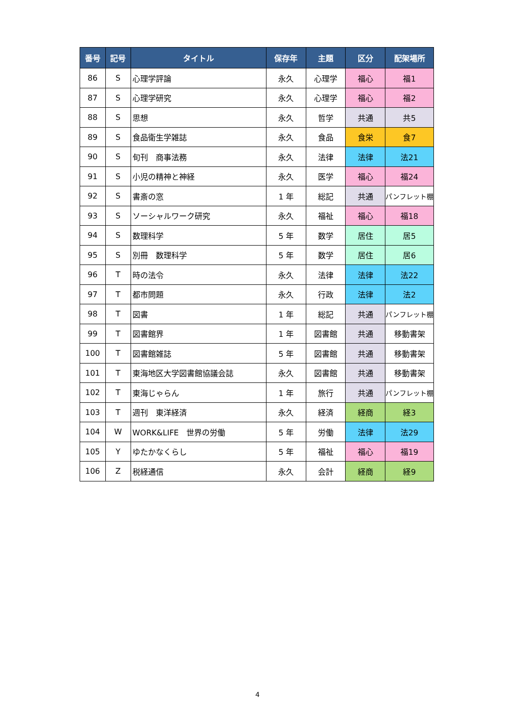| 番号 | 記号 | タイトル | 保存年 | 主題 | 区分 | 配架場所 |
| --- | --- | --- | --- | --- | --- | --- |
| 86 | S | 心理学評論 | 永久 | 心理学 | 福心 | 福1 |
| 87 | S | 心理学研究 | 永久 | 心理学 | 福心 | 福2 |
| 88 | S | 思想 | 永久 | 哲学 | 共通 | 共5 |
| 89 | S | 食品衛生学雑誌 | 永久 | 食品 | 食栄 | 食7 |
| 90 | S | 旬刊 商事法務 | 永久 | 法律 | 法律 | 法21 |
| 91 | S | 小児の精神と神経 | 永久 | 医学 | 福心 | 福24 |
| 92 | S | 書斎の窓 | 1 年 | 総記 | 共通 | パンフレット棚 |
| 93 | S | ソーシャルワーク研究 | 永久 | 福祉 | 福心 | 福18 |
| 94 | S | 数理科学 | 5 年 | 数学 | 居住 | 居5 |
| 95 | S | 別冊 数理科学 | 5 年 | 数学 | 居住 | 居6 |
| 96 | T | 時の法令 | 永久 | 法律 | 法律 | 法22 |
| 97 | T | 都市問題 | 永久 | 行政 | 法律 | 法2 |
| 98 | T | 図書 | 1 年 | 総記 | 共通 | パンフレット棚 |
| 99 | T | 図書館界 | 1 年 | 図書館 | 共通 | 移動書架 |
| 100 | T | 図書館雑誌 | 5 年 | 図書館 | 共通 | 移動書架 |
| 101 | T | 東海地区大学図書館協議会誌 | 永久 | 図書館 | 共通 | 移動書架 |
| 102 | T | 東海じゃらん | 1 年 | 旅行 | 共通 | パンフレット棚 |
| 103 | T | 週刊 東洋経済 | 永久 | 経済 | 経商 | 経3 |
| 104 | W | WORK&LIFE 世界の労働 | 5 年 | 労働 | 法律 | 法29 |
| 105 | Y | ゆたかなくらし | 5 年 | 福祉 | 福心 | 福19 |
| 106 | Z | 税経通信 | 永久 | 会計 | 経商 | 経9 |
4